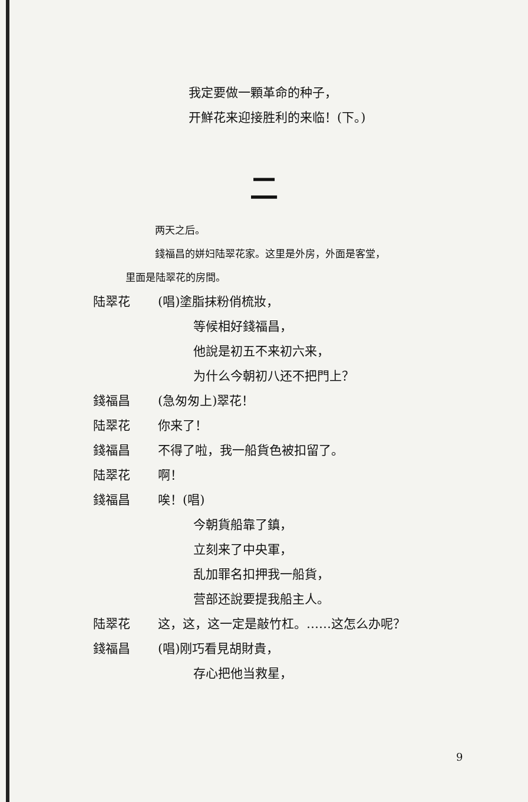我定要做一顆革命的种子，
开鮮花来迎接胜利的来临！(下。)
二
两天之后。
錢福昌的姘妇陆翠花家。这里是外房，外面是客堂，
里面是陆翠花的房間。
陆翠花 (唱)塗脂抹粉俏梳妝，
等候相好錢福昌，
他說是初五不来初六来，
为什么今朝初八还不把門上？
錢福昌 (急匆匆上)翠花！
陆翠花 你来了！
錢福昌 不得了啦，我一船貨色被扣留了。
陆翠花 啊！
錢福昌 唉！(唱)
今朝貨船靠了鎮，
立刻来了中央軍，
乱加罪名扣押我一船貨，
营部还說要提我船主人。
陆翠花 这，这，这一定是敲竹杠。……这怎么办呢？
錢福昌 (唱)刚巧看見胡財貴，
存心把他当救星，
9